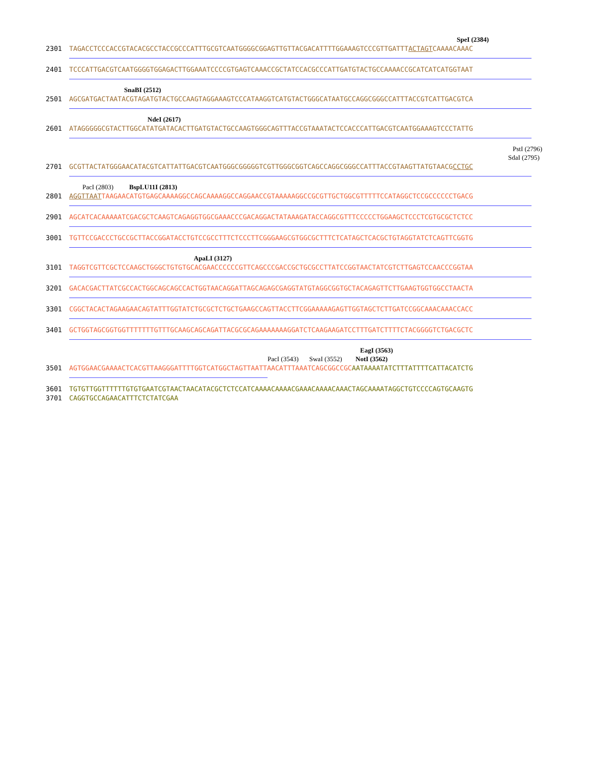SpeI (2384)
2301 TAGACCTCCCACCGTACACGCCTACCGCCCATTTGCGTCAATGGGGCGGAGTTGTTACGACATTTTGGAAAGTCCCGTTGATTTACTAGTCAAAACAAAC
2401 TCCCATTGACGTCAATGGGGTGGAGACTTGGAAATCCCCGTGAGTCAAACCGCTATCCACGCCCATTGATGTACTGCCAAAACCGCATCATCATGGTAAT
SnaBI (2512)
2501 AGCGATGACTAATACGTAGATGTACTGCCAAGTAGGAAAGTCCCATAAGGTCATGTACTGGGCATAATGCCAGGCGGGCCATTTACCGTCATTGACGTCA
NdeI (2617)
2601 ATAGGGGGCGTACTTGGCATATGATACACTTGATGTACTGCCAAGTGGGCAGTTTACCGTAAATACTCCACCCATTGACGTCAATGGAAAGTCCCTATTG
PstI (2796)
SdaI (2795)
2701 GCGTTACTATGGGAACATACGTCATTATTGACGTCAATGGGCGGGGGTCGTTGGGCGGTCAGCCAGGCGGGCCATTTACCGTAAGTTATGTAACGCCTGC
PacI (2803) BspLU11I (2813)
2801 AGGTTAAT TAAGAACATGTGAGCAAAAGGCCAGCAAAAGGCCAGGAACCGTAAAAAGGCCGCGTTGCTGGCGTTTTTCCATAGGCTCCGCCCCCCTGACG
2901 AGCATCACAAAAATCGACGCTCAAGTCAGAGGTGGCGAAACCCGACAGGACTATAAAGATACCAGGCGTTTCCCCCTGGAAGCTCCCTCGTGCGCTCTCC
3001 TGTTCCGACCCTGCCGCTTACCGGATACCTGTCCGCCTTTCTCCCTTCGGGAAGCGTGGCGCTTTCTCATAGCTCACGCTGTAGGTATCTCAGTTCGGTG
ApaLI (3127)
3101 TAGGTCGTTCGCTCCAAGCTGGGCTGTGTGCACGAACCCCCCGTTCAGCCCGACCGCTGCGCCTTATCCGGTAACTATCGTCTTGAGTCCAACCCGGTAA
3201 GACACGACTTATCGCCACTGGCAGCAGCCACTGGTAACAGGATTAGCAGAGCGAGGTATGTAGGCGGTGCTACAGAGTTCTTGAAGTGGTGGCCTAACTA
3301 CGGCTACACTAGAAGAACAGTATTTGGTATCTGCGCTCTGCTGAAGCCAGTTACCTTCGGAAAAAGAGTTGGTAGCTCTTGATCCGGCAAACAAACCACC
3401 GCTGGTAGCGGTGGTTTTTTTGTTTGCAAGCAGCAGATTACGCGCAGAAAAAAAGGATCTCAAGAAGATCCTTTGATCTTTTCTACGGGGTCTGACGCTC
EagI (3563)
PacI (3543) SwaI (3552) NotI (3562)
3501 AGTGGAACGAAAACTCACGTTAAGGGATTTTGGTCATGGCTAGTTAATTAACATTTAAATCAGCGGCCGC AATAAAATATCTTTATTTTCATTACATCTG
3601 TGTGTTGGTTTTTTGTGTGAATCGTAACTAACATACGCTCTCCATCAAAACAAAACGAAACAAAACAAACTAGCAAAATAGGCTGTCCCCAGTGCAAGTG
3701 CAGGTGCCAGAACATTTCTCTATCGAA